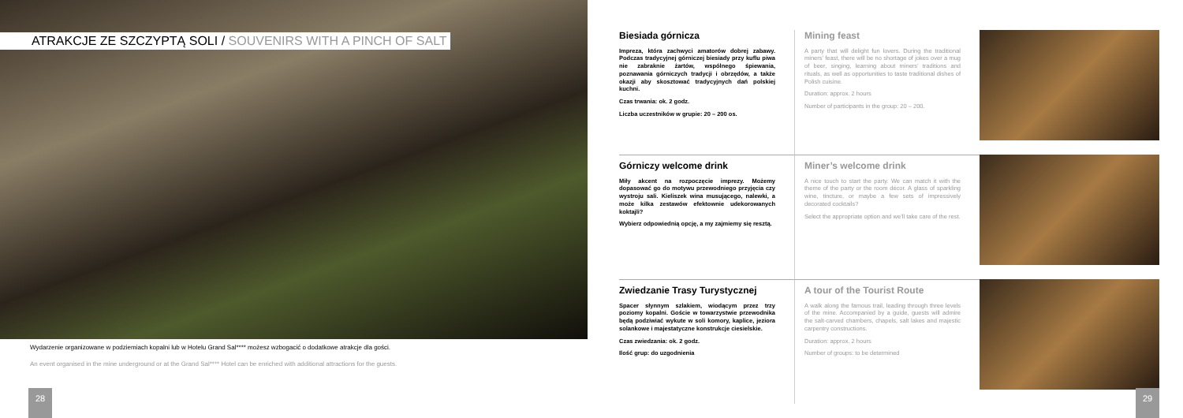ATRAKCJE ZE SZCZYPTĄ SOLI / SOUVENIRS WITH A PINCH OF SALT
Wydarzenie organizowane w podziemiach kopalni lub w Hotelu Grand Sal**** możesz wzbogacić o dodatkowe atrakcje dla gości.
An event organised in the mine underground or at the Grand Sal**** Hotel can be enriched with additional attractions for the guests.
28
Biesiada górnicza
Impreza, która zachwyci amatorów dobrej zabawy. Podczas tradycyjnej górniczej biesiady przy kuflu piwa nie zabraknie żartów, wspólnego śpiewania, poznawania górniczych tradycji i obrzędów, a także okazji aby skosztować tradycyjnych dań polskiej kuchni.
Czas trwania: ok. 2 godz.
Liczba uczestników w grupie: 20 – 200 os.
Mining feast
A party that will delight fun lovers. During the traditional miners’ feast, there will be no shortage of jokes over a mug of beer, singing, learning about miners’ traditions and rituals, as well as opportunities to taste traditional dishes of Polish cuisine.
Duration: approx. 2 hours
Number of participants in the group: 20 – 200.
Górniczy welcome drink
Miły akcent na rozpoczęcie imprezy. Możemy dopasować go do motywu przewodniego przyjęcia czy wystroju sali. Kieliszek wina musującego, nalewki, a może kilka zestawów efektownie udekorowanych koktajli?
Wybierz odpowiednią opcję, a my zajmiemy się resztą.
Miner’s welcome drink
A nice touch to start the party. We can match it with the theme of the party or the room décor. A glass of sparkling wine, tincture, or maybe a few sets of impressively decorated cocktails?
Select the appropriate option and we’ll take care of the rest.
Zwiedzanie Trasy Turystycznej
Spacer słynnym szlakiem, wiodącym przez trzy poziomy kopalni. Goście w towarzystwie przewodnika będą podziwiać wykute w soli komory, kaplice, jeziora solankowe i majestatyczne konstrukcje ciesielskie.
Czas zwiedzania: ok. 2 godz.
Ilość grup: do uzgodnienia
A tour of the Tourist Route
A walk along the famous trail, leading through three levels of the mine. Accompanied by a guide, guests will admire the salt-carved chambers, chapels, salt lakes and majestic carpentry constructions.
Duration: approx. 2 hours
Number of groups: to be determined
29